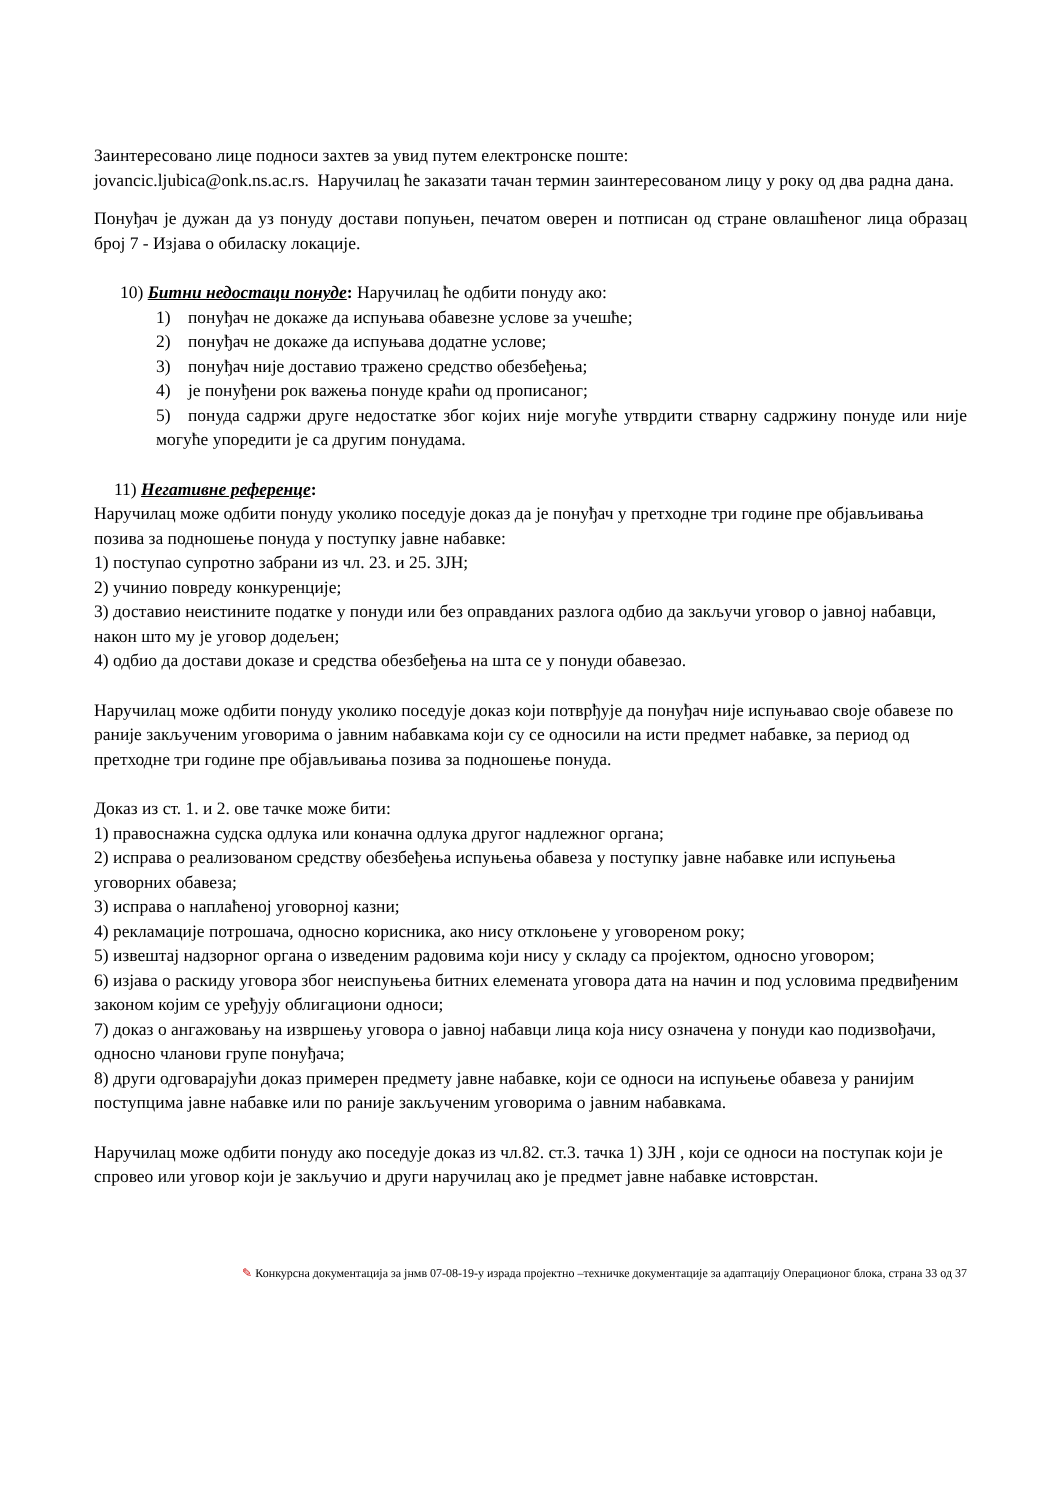Заинтересовано лице подноси захтев за увид путем електронске поште:
jovancic.ljubica@onk.ns.ac.rs. Наручилац ће заказати тачан термин заинтересованом лицу у року од два радна дана.
Понуђач је дужан да уз понуду достави попуњен, печатом оверен и потписан од стране овлашћеног лица образац број 7 - Изјава о обиласку локације.
10) Битни недостаци понуде: Наручилац ће одбити понуду ако:
1) понуђач не докаже да испуњава обавезне услове за учешће;
2) понуђач не докаже да испуњава додатне услове;
3) понуђач није доставио тражено средство обезбеђења;
4) је понуђени рок важења понуде краћи од прописаног;
5) понуда садржи друге недостатке због којих није могуће утврдити стварну садржину понуде или није могуће упоредити је са другим понудама.
11) Негативне референце:
Наручилац може одбити понуду уколико поседује доказ да је понуђач у претходне три године пре објављивања позива за подношење понуда у поступку јавне набавке:
1) поступао супротно забрани из чл. 23. и 25. ЗЈН;
2) учинио повреду конкуренције;
3) доставио неистините податке у понуди или без оправданих разлога одбио да закључи уговор о јавној набавци, након што му је уговор додељен;
4) одбио да достави доказе и средства обезбеђења на шта се у понуди обавезао.
Наручилац може одбити понуду уколико поседује доказ који потврђује да понуђач није испуњавао своје обавезе по раније закљученим уговорима о јавним набавкама који су се односили на исти предмет набавке, за период од претходне три године пре објављивања позива за подношење понуда.
Доказ из ст. 1. и 2. ове тачке може бити:
1) правоснажна судска одлука или коначна одлука другог надлежног органа;
2) исправа о реализованом средству обезбеђења испуњења обавеза у поступку јавне набавке или испуњења уговорних обавеза;
3) исправа о наплаћеној уговорној казни;
4) рекламације потрошача, односно корисника, ако нису отклоњене у уговореном року;
5) извештај надзорног органа о изведеним радовима који нису у складу са пројектом, односно уговором;
6) изјава о раскиду уговора због неиспуњења битних елемената уговора дата на начин и под условима предвиђеним законом којим се уређују облигациони односи;
7) доказ о ангажовању на извршењу уговора о јавној набавци лица која нису означена у понуди као подизвођачи, односно чланови групе понуђача;
8) други одговарајући доказ примерен предмету јавне набавке, који се односи на испуњење обавеза у ранијим поступцима јавне набавке или по раније закљученим уговорима о јавним набавкама.
Наручилац може одбити понуду ако поседује доказ из чл.82. ст.3. тачка 1) ЗЈН , који се односи на поступак који је спровео или уговор који је закључио и други наручилац ако је предмет јавне набавке истоврстан.
✎ Конкурсна документација за јнмв 07-08-19-у израда пројектно –техничке документације за адаптацију Операционог блока, страна 33 од 37